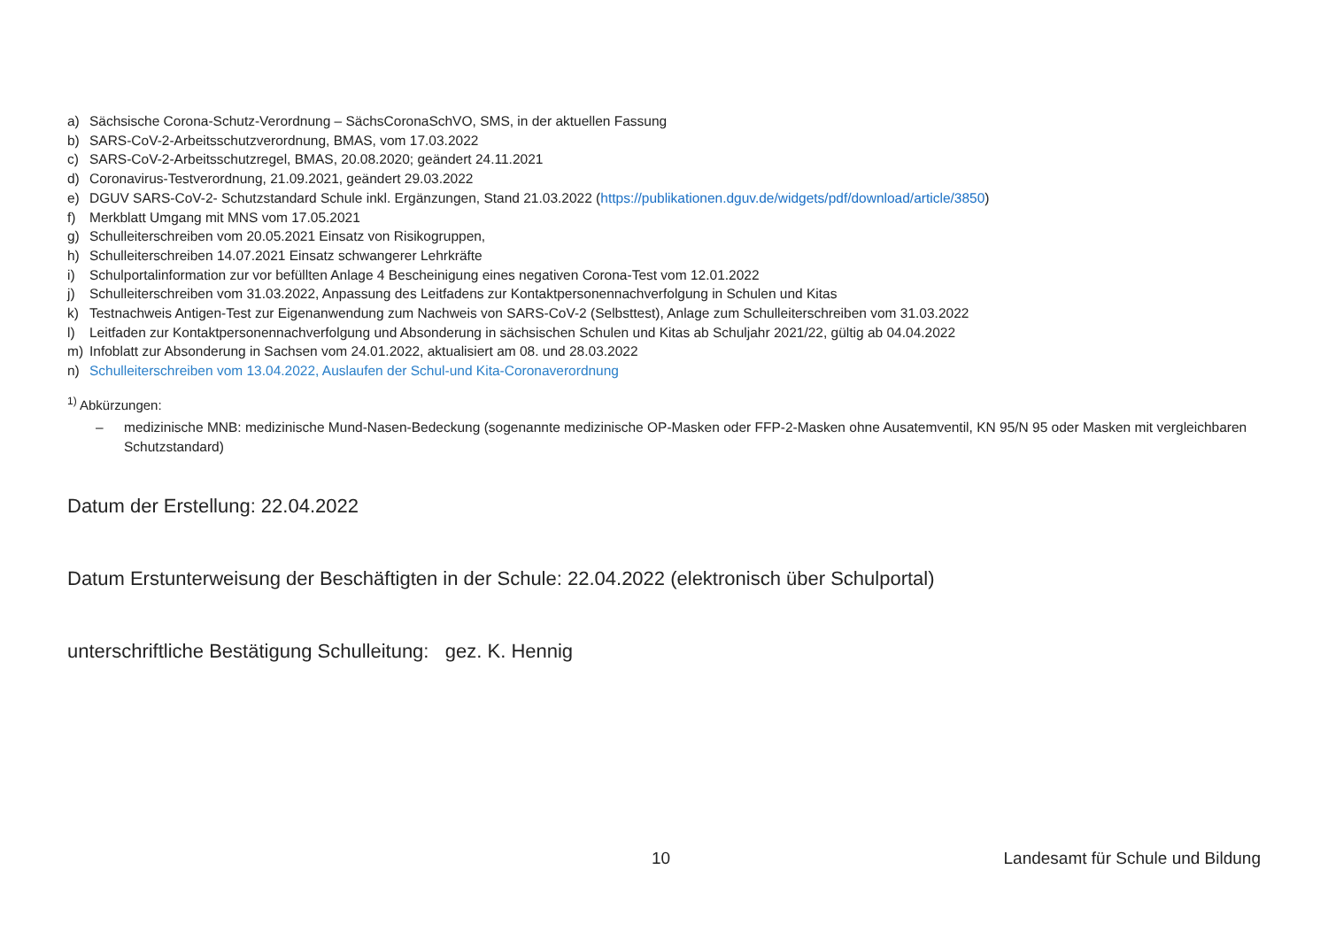a) Sächsische Corona-Schutz-Verordnung – SächsCoronaSchVO, SMS, in der aktuellen Fassung
b) SARS-CoV-2-Arbeitsschutzverordnung, BMAS, vom 17.03.2022
c) SARS-CoV-2-Arbeitsschutzregel, BMAS, 20.08.2020; geändert 24.11.2021
d) Coronavirus-Testverordnung, 21.09.2021, geändert 29.03.2022
e) DGUV SARS-CoV-2- Schutzstandard Schule inkl. Ergänzungen, Stand 21.03.2022 (https://publikationen.dguv.de/widgets/pdf/download/article/3850)
f) Merkblatt Umgang mit MNS vom 17.05.2021
g) Schulleiterschreiben vom 20.05.2021 Einsatz von Risikogruppen,
h) Schulleiterschreiben 14.07.2021 Einsatz schwangerer Lehrkräfte
i) Schulportalinformation zur vor befüllten Anlage 4 Bescheinigung eines negativen Corona-Test vom 12.01.2022
j) Schulleiterschreiben vom 31.03.2022, Anpassung des Leitfadens zur Kontaktpersonennachverfolgung in Schulen und Kitas
k) Testnachweis Antigen-Test zur Eigenanwendung zum Nachweis von SARS-CoV-2 (Selbsttest), Anlage zum Schulleiterschreiben vom 31.03.2022
l) Leitfaden zur Kontaktpersonennachverfolgung und Absonderung in sächsischen Schulen und Kitas ab Schuljahr 2021/22, gültig ab 04.04.2022
m) Infoblatt zur Absonderung in Sachsen vom 24.01.2022, aktualisiert am 08. und 28.03.2022
n) Schulleiterschreiben vom 13.04.2022, Auslaufen der Schul-und Kita-Coronaverordnung
<sup>1)</sup> Abkürzungen:
– medizinische MNB: medizinische Mund-Nasen-Bedeckung (sogenannte medizinische OP-Masken oder FFP-2-Masken ohne Ausatemventil, KN 95/N 95 oder Masken mit vergleichbaren Schutzstandard)
Datum der Erstellung: 22.04.2022
Datum Erstunterweisung der Beschäftigten in der Schule: 22.04.2022 (elektronisch über Schulportal)
unterschriftliche Bestätigung Schulleitung: gez. K. Hennig
10 Landesamt für Schule und Bildung